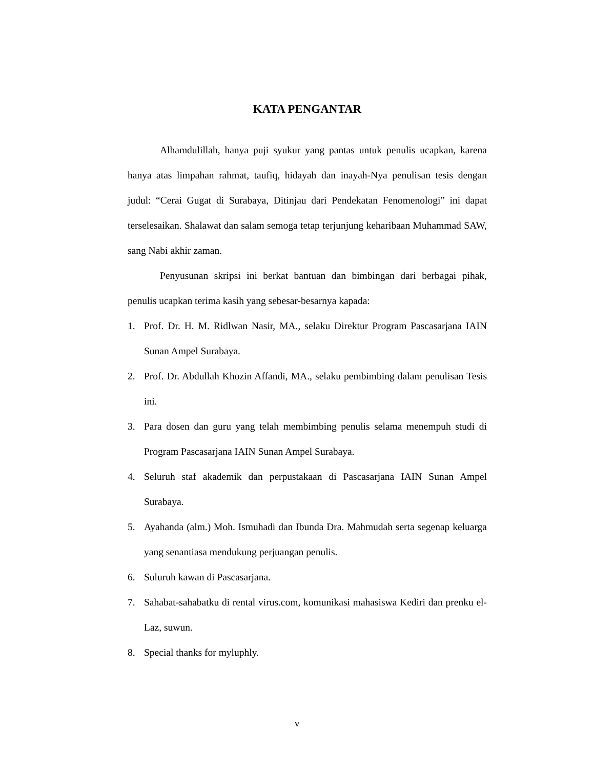KATA PENGANTAR
Alhamdulillah, hanya puji syukur yang pantas untuk penulis ucapkan, karena hanya atas limpahan rahmat, taufiq, hidayah dan inayah-Nya penulisan tesis dengan judul: “Cerai Gugat di Surabaya, Ditinjau dari Pendekatan Fenomenologi” ini dapat terselesaikan. Shalawat dan salam semoga tetap terjunjung keharibaan Muhammad SAW, sang Nabi akhir zaman.
Penyusunan skripsi ini berkat bantuan dan bimbingan dari berbagai pihak, penulis ucapkan terima kasih yang sebesar-besarnya kapada:
1. Prof. Dr. H. M. Ridlwan Nasir, MA., selaku Direktur Program Pascasarjana IAIN Sunan Ampel Surabaya.
2. Prof. Dr. Abdullah Khozin Affandi, MA., selaku pembimbing dalam penulisan Tesis ini.
3. Para dosen dan guru yang telah membimbing penulis selama menempuh studi di Program Pascasarjana IAIN Sunan Ampel Surabaya.
4. Seluruh staf akademik dan perpustakaan di Pascasarjana IAIN Sunan Ampel Surabaya.
5. Ayahanda (alm.) Moh. Ismuhadi dan Ibunda Dra. Mahmudah serta segenap keluarga yang senantiasa mendukung perjuangan penulis.
6. Suluruh kawan di Pascasarjana.
7. Sahabat-sahabatku di rental virus.com, komunikasi mahasiswa Kediri dan prenku el-Laz, suwun.
8. Special thanks for myluphly.
v